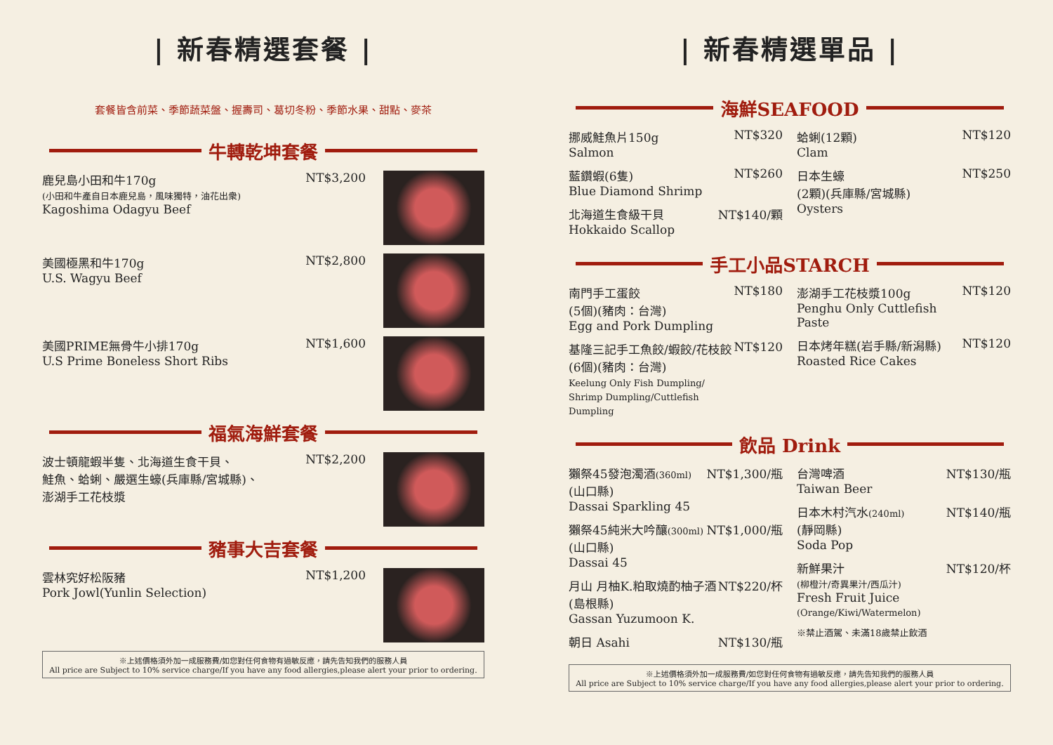| 新春精選套餐 |
套餐皆含前菜、季節蔬菜盤、握壽司、葛切冬粉、季節水果、甜點、麥茶
牛轉乾坤套餐
鹿兒島小田和牛170g
(小田和牛產自日本鹿兒島，風味獨特，油花出衆)
Kagoshima Odagyu Beef
NT$3,200
美國極黑和牛170g
U.S. Wagyu Beef
NT$2,800
美國PRIME無骨牛小排170g
U.S Prime Boneless Short Ribs
NT$1,600
福氣海鮮套餐
波士頓龍蝦半隻、北海道生食干貝、
鮭魚、蛤蜊、嚴選生蠔(兵庫縣/宮城縣)、
澎湖手工花枝漿
NT$2,200
豬事大吉套餐
雲林究好松阪豬
Pork Jowl(Yunlin Selection)
NT$1,200
※上述價格須外加一成服務費/如您對任何食物有過敏反應，請先告知我們的服務人員
All price are Subject to 10% service charge/If you have any food allergies,please alert your prior to ordering.
| 新春精選單品 |
海鮮SEAFOOD
挪威鮭魚片150g
Salmon
NT$320
藍鑽蝦(6隻)
Blue Diamond Shrimp
NT$260
北海道生食級干貝
Hokkaido Scallop
NT$140/顆
蛤蜊(12顆)
Clam
NT$120
日本生蠔
(2顆)(兵庫縣/宮城縣)
Oysters
NT$250
手工小品STARCH
南門手工蛋餃
(5個)(豬肉：台灣)
Egg and Pork Dumpling
NT$180
基隆三記手工魚餃/蝦餃/花枝餃
(6個)(豬肉：台灣)
Keelung Only Fish Dumpling/
Shrimp Dumpling/Cuttlefish Dumpling
NT$120
澎湖手工花枝漿100g
Penghu Only Cuttlefish Paste
NT$120
日本烤年糕(岩手縣/新潟縣)
Roasted Rice Cakes
NT$120
飲品 Drink
獺祭45發泡濁酒(360ml)
(山口縣)
Dassai Sparkling 45
NT$1,300/瓶
獺祭45純米大吟釀(300ml)
(山口縣)
Dassai 45
NT$1,000/瓶
月山 月柚K.粕取燒酌柚子酒
(島根縣)
Gassan Yuzumoon K.
NT$220/杯
朝日 Asahi NT$130/瓶
台灣啤酒
Taiwan Beer
NT$130/瓶
日本木村汽水(240ml)
(靜岡縣)
Soda Pop
NT$140/瓶
新鮮果汁
(柳橙汁/奇異果汁/西瓜汁)
Fresh Fruit Juice
(Orange/Kiwi/Watermelon)
NT$120/杯
※禁止酒駕、未滿18歲禁止飲酒
※上述價格須外加一成服務費/如您對任何食物有過敏反應，請先告知我們的服務人員
All price are Subject to 10% service charge/If you have any food allergies,please alert your prior to ordering.